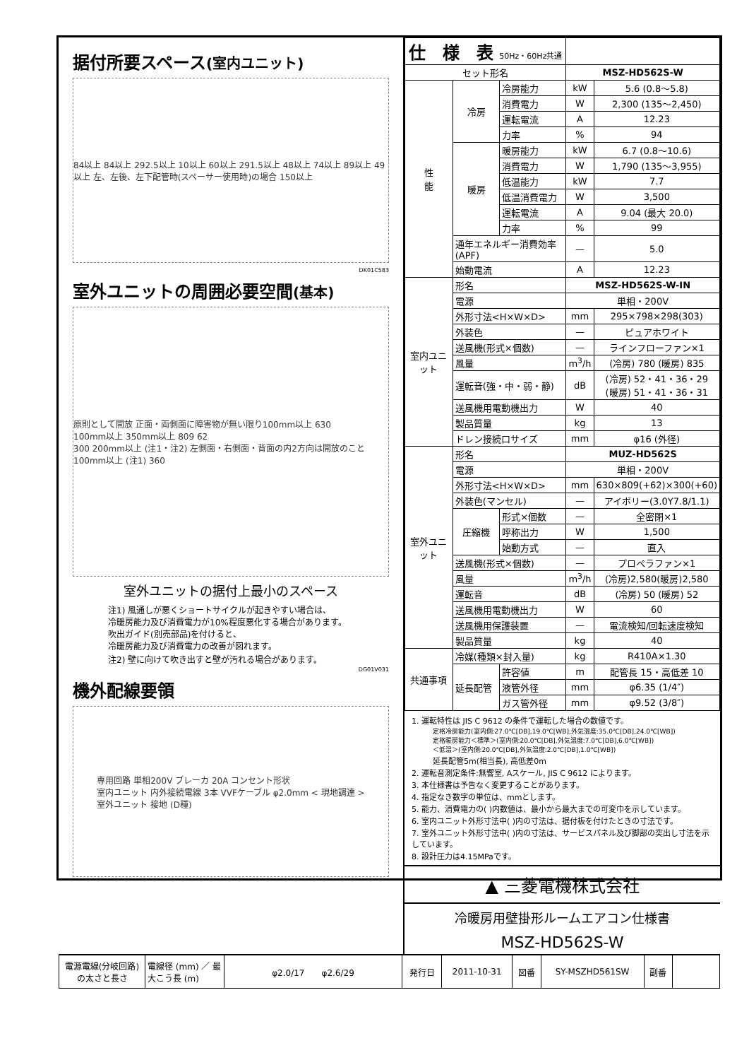据付所要スペース(室内ユニット)
84以上 84以上 292.5以上 10以上 60以上 291.5以上 48以上 74以上 89以上 49以上 左、左後、左下配管時(スペーサー使用時)の場合 150以上
DK01C583
室外ユニットの周囲必要空間(基本)
原則として開放 正面・両側面に障害物が無い限り100mm以上 630
100mm以上 350mm以上 809 62
300 200mm以上 (注1・注2) 左側面・右側面・背面の内2方向は開放のこと 100mm以上 (注1) 360
室外ユニットの据付上最小のスペース
注1) 風通しが悪くショートサイクルが起きやすい場合は、
冷暖房能力及び消費電力が10%程度悪化する場合があります。
吹出ガイド(別売部品)を付けると、
冷暖房能力及び消費電力の改善が図れます。
注2) 壁に向けて吹き出すと壁が汚れる場合があります。
DG01V031
機外配線要領
専用回路 単相200V ブレーカ 20A コンセント形状
室内ユニット 内外接続電線 3本 VVFケーブル φ2.0mm < 現地調達 >
室外ユニット 接地 (D種)
| 仕 様 表 50Hz・60Hz共通 | | | | | |
| --- | --- | --- | --- | --- | --- |
| セット形名 | | | | MSZ-HD562S-W | |
| 性 能 | 冷房 | 冷房能力 | | kW | 5.6 (0.8〜5.8) |
| | | 消費電力 | | W | 2,300 (135〜2,450) |
| | | 運転電流 | | A | 12.23 |
| | | 力率 | | % | 94 |
| | 暖房 | 暖房能力 | | kW | 6.7 (0.8〜10.6) |
| | | 消費電力 | | W | 1,790 (135〜3,955) |
| | | 低温能力 | | kW | 7.7 |
| | | 低温消費電力 | | W | 3,500 |
| | | 運転電流 | | A | 9.04 (最大 20.0) |
| | | 力率 | | % | 99 |
| | 通年エネルギー消費効率 (APF) | | | — | 5.0 |
| | 始動電流 | | | A | 12.23 |
| 室内ユニット | 形名 | | | MSZ-HD562S-W-IN | |
| | 電源 | | | 単相・200V | |
| | 外形寸法<H×W×D> | | | mm | 295×798×298(303) |
| | 外装色 | | | — | ピュアホワイト |
| | 送風機(形式×個数) | | | — | ラインフローファン×1 |
| | 風量 | | | m<sup>3</sup>/h | (冷房) 780 (暖房) 835 |
| | 運転音(強・中・弱・静) | | | dB | (冷房) 52・41・36・29 (暖房) 51・41・36・31 |
| | 送風機用電動機出力 | | | W | 40 |
| | 製品質量 | | | kg | 13 |
| | ドレン接続口サイズ | | | mm | φ16 (外径) |
| 室外ユニット | 形名 | | | MUZ-HD562S | |
| | 電源 | | | 単相・200V | |
| | 外形寸法<H×W×D> | | | mm | 630×809(+62)×300(+60) |
| | 外装色(マンセル) | | | — | アイボリー(3.0Y7.8/1.1) |
| | 圧縮機 | 形式×個数 | | — | 全密閉×1 |
| | | 呼称出力 | | W | 1,500 |
| | | 始動方式 | | — | 直入 |
| | 送風機(形式×個数) | | | — | プロペラファン×1 |
| | 風量 | | | m<sup>3</sup>/h | (冷房)2,580(暖房)2,580 |
| | 運転音 | | | dB | (冷房) 50 (暖房) 52 |
| | 送風機用電動機出力 | | | W | 60 |
| | 送風機用保護装置 | | | — | 電流検知/回転速度検知 |
| | 製品質量 | | | kg | 40 |
| 共通事項 | 冷媒(種類×封入量) | | | kg | R410A×1.30 |
| | 延長配管 | | 許容値 | m | 配管長 15・高低差 10 |
| | | | 液管外径 | mm | φ6.35 (1/4″) |
| | | | ガス管外径 | mm | φ9.52 (3/8″) |
1. 運転特性は JIS C 9612 の条件で運転した場合の数値です。
定格冷房能力(室内側:27.0℃[DB],19.0℃[WB],外気温度:35.0℃[DB],24.0℃[WB])
定格暖房能力＜標準＞(室内側:20.0℃[DB],外気温度:7.0℃[DB],6.0℃[WB])
＜低温＞(室内側:20.0℃[DB],外気温度:2.0℃[DB],1.0℃[WB])
延長配管5m(相当長), 高低差0m
2. 運転音測定条件:無響室, Aスケール, JIS C 9612 によります。
3. 本仕様書は予告なく変更することがあります。
4. 指定なき数字の単位は、mmとします。
5. 能力、消費電力の( )内数値は、最小から最大までの可変巾を示しています。
6. 室内ユニット外形寸法中( )内の寸法は、据付板を付けたときの寸法です。
7. 室外ユニット外形寸法中( )内の寸法は、サービスパネル及び脚部の突出し寸法を示しています。
8. 設計圧力は4.15MPaです。
▲ 三菱電機株式会社
冷暖房用壁掛形ルームエアコン仕様書
MSZ-HD562S-W
| 電源電線(分岐回路)の太さと長さ | 電線径 (mm) ／ 最大こう長 (m) | φ2.0/17 φ2.6/29 | 発行日 | 2011-10-31 | 図番 | SY-MSZHD561SW | 副番 | |